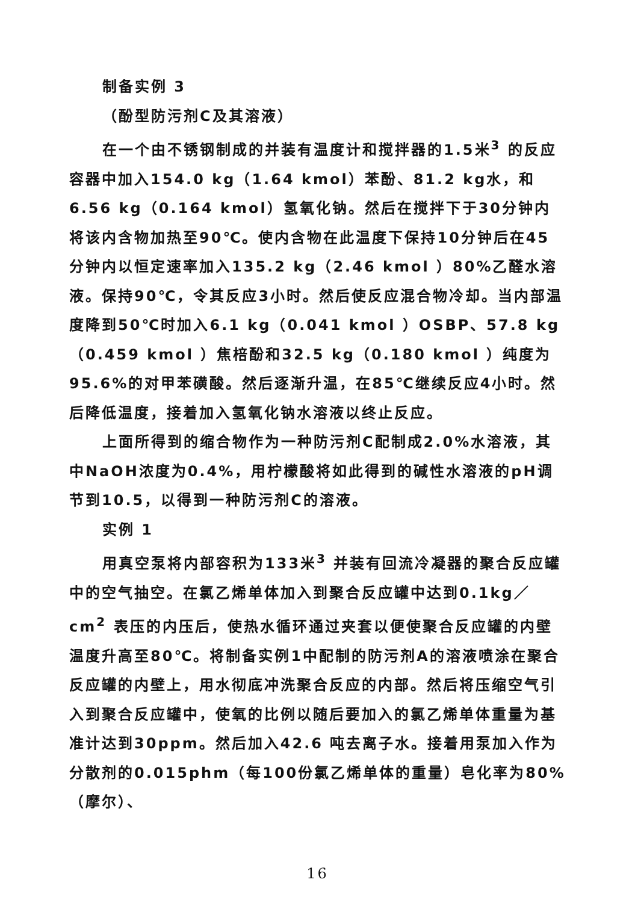制备实例 3
（酚型防污剂C及其溶液）
在一个由不锈钢制成的并装有温度计和搅拌器的1.5米<sup>3</sup> 的反应容器中加入154.0 kg（1.64 kmol）苯酚、81.2 kg水，和6.56 kg（0.164 kmol）氢氧化钠。然后在搅拌下于30分钟内将该内含物加热至90℃。使内含物在此温度下保持10分钟后在45分钟内以恒定速率加入135.2 kg（2.46 kmol ）80%乙醛水溶液。保持90℃，令其反应3小时。然后使反应混合物冷却。当内部温度降到50℃时加入6.1 kg（0.041 kmol ）OSBP、57.8 kg（0.459 kmol ）焦棓酚和32.5 kg（0.180 kmol ）纯度为95.6%的对甲苯磺酸。然后逐渐升温，在85℃继续反应4小时。然后降低温度，接着加入氢氧化钠水溶液以终止反应。
上面所得到的缩合物作为一种防污剂C配制成2.0%水溶液，其中NaOH浓度为0.4%，用柠檬酸将如此得到的碱性水溶液的pH调节到10.5，以得到一种防污剂C的溶液。
实例 1
用真空泵将内部容积为133米<sup>3</sup> 并装有回流冷凝器的聚合反应罐中的空气抽空。在氯乙烯单体加入到聚合反应罐中达到0.1kg／cm<sup>2</sup> 表压的内压后，使热水循环通过夹套以便使聚合反应罐的内壁温度升高至80℃。将制备实例1中配制的防污剂A的溶液喷涂在聚合反应罐的内壁上，用水彻底冲洗聚合反应的内部。然后将压缩空气引入到聚合反应罐中，使氧的比例以随后要加入的氯乙烯单体重量为基准计达到30ppm。然后加入42.6 吨去离子水。接着用泵加入作为分散剂的0.015phm（每100份氯乙烯单体的重量）皂化率为80%（摩尔）、
16